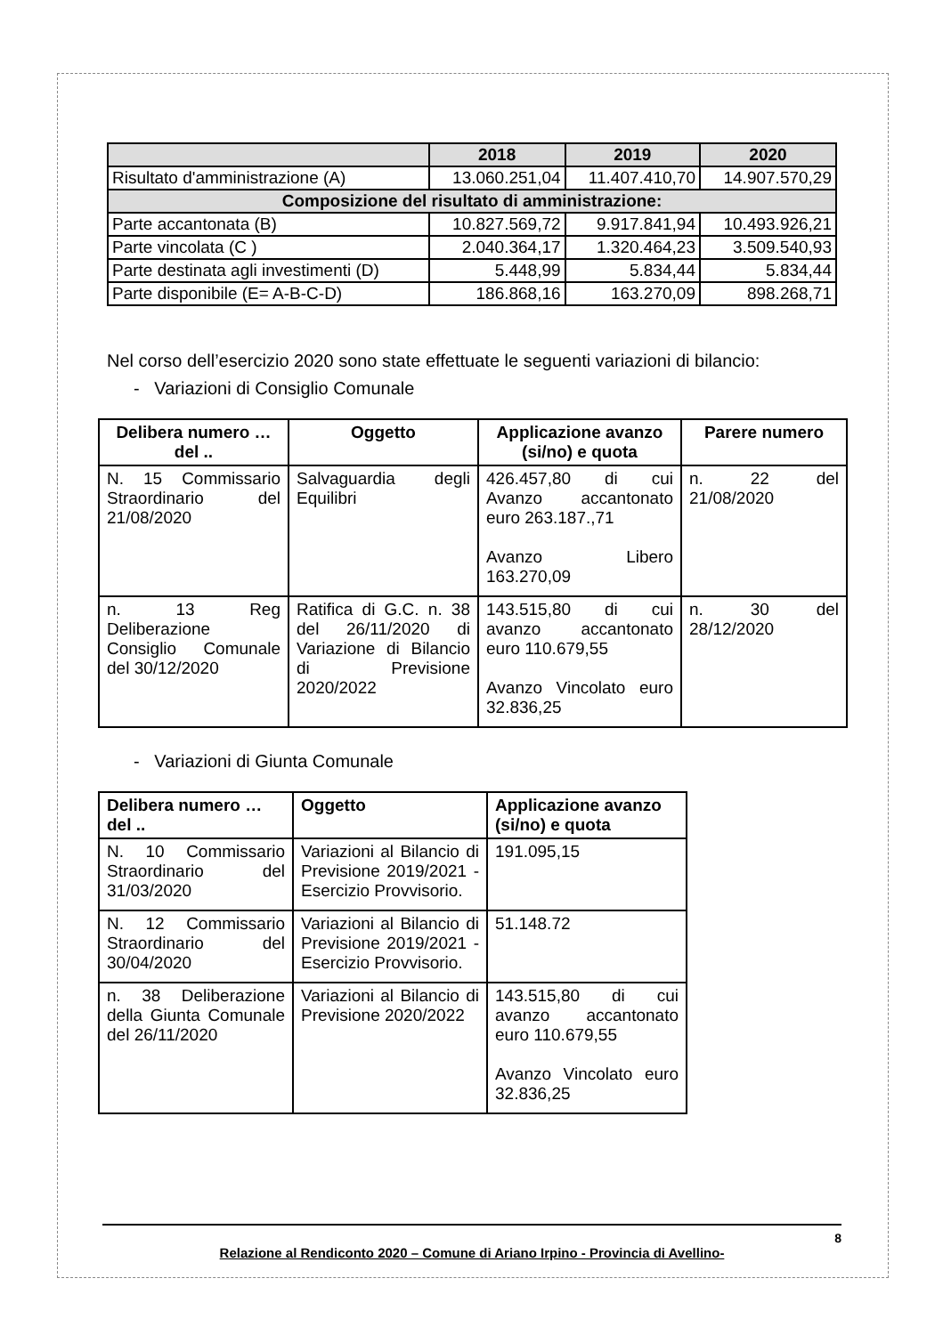| | 2018 | 2019 | 2020 |
| --- | --- | --- | --- |
| Risultato d'amministrazione (A) | 13.060.251,04 | 11.407.410,70 | 14.907.570,29 |
| Composizione del risultato di amministrazione: | | | |
| Parte accantonata (B) | 10.827.569,72 | 9.917.841,94 | 10.493.926,21 |
| Parte vincolata (C ) | 2.040.364,17 | 1.320.464,23 | 3.509.540,93 |
| Parte destinata agli investimenti (D) | 5.448,99 | 5.834,44 | 5.834,44 |
| Parte disponibile (E= A-B-C-D) | 186.868,16 | 163.270,09 | 898.268,71 |
Nel corso dell’esercizio 2020 sono state effettuate le seguenti variazioni di bilancio:
- Variazioni di Consiglio Comunale
| Delibera numero … del .. | Oggetto | Applicazione avanzo (si/no) e quota | Parere numero |
| --- | --- | --- | --- |
| N. 15 Commissario Straordinario del 21/08/2020 | Salvaguardia degli Equilibri | 426.457,80 di cui Avanzo accantonato euro 263.187.,71 Avanzo Libero 163.270,09 | n. 22 del 21/08/2020 |
| n. 13 Reg Deliberazione Consiglio Comunale del 30/12/2020 | Ratifica di G.C. n. 38 del 26/11/2020 di Variazione di Bilancio di Previsione 2020/2022 | 143.515,80 di cui avanzo accantonato euro 110.679,55 Avanzo Vincolato euro 32.836,25 | n. 30 del 28/12/2020 |
- Variazioni di Giunta Comunale
| Delibera numero … del .. | Oggetto | Applicazione avanzo (si/no) e quota |
| --- | --- | --- |
| N. 10 Commissario Straordinario del 31/03/2020 | Variazioni al Bilancio di Previsione 2019/2021 -Esercizio Provvisorio. | 191.095,15 |
| N. 12 Commissario Straordinario del 30/04/2020 | Variazioni al Bilancio di Previsione 2019/2021 -Esercizio Provvisorio. | 51.148.72 |
| n. 38 Deliberazione della Giunta Comunale del 26/11/2020 | Variazioni al Bilancio di Previsione 2020/2022 | 143.515,80 di cui avanzo accantonato euro 110.679,55 Avanzo Vincolato euro 32.836,25 |
8
Relazione al Rendiconto 2020 – Comune di Ariano Irpino - Provincia di Avellino-